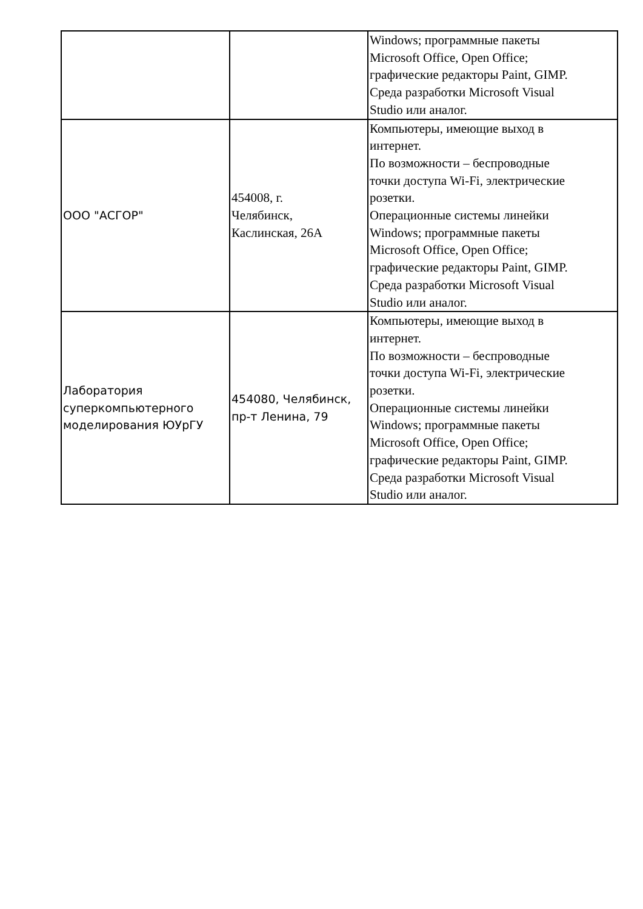| | | Windows; программные пакеты Microsoft Office, Open Office; графические редакторы Paint, GIMP. Среда разработки Microsoft Visual Studio или аналог. |
| ООО "АСГОР" | 454008, г. Челябинск, Каслинская, 26А | Компьютеры, имеющие выход в интернет. По возможности – беспроводные точки доступа Wi-Fi, электрические розетки. Операционные системы линейки Windows; программные пакеты Microsoft Office, Open Office; графические редакторы Paint, GIMP. Среда разработки Microsoft Visual Studio или аналог. |
| Лаборатория суперкомпьютерного моделирования ЮУрГУ | 454080, Челябинск, пр-т Ленина, 79 | Компьютеры, имеющие выход в интернет. По возможности – беспроводные точки доступа Wi-Fi, электрические розетки. Операционные системы линейки Windows; программные пакеты Microsoft Office, Open Office; графические редакторы Paint, GIMP. Среда разработки Microsoft Visual Studio или аналог. |